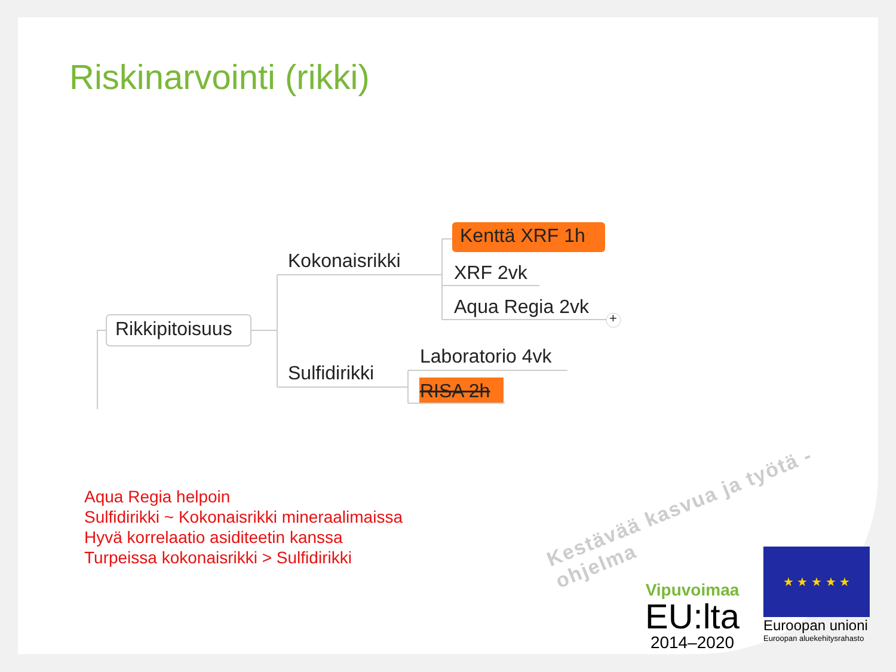Riskinarvointi (rikki)
Rikkipitoisuus
Kokonaisrikki
Sulfidirikki
Kenttä XRF 1h
XRF 2vk
Aqua Regia 2vk +
Laboratorio 4vk
RISA 2h
Aqua Regia helpoin
Sulfidirikki ~ Kokonaisrikki mineraalimaissa
Hyvä korrelaatio asiditeetin kanssa
Turpeissa kokonaisrikki > Sulfidirikki
Kestävää kasvua ja työtä -ohjelma
Vipuvoimaa
EU:lta
2014–2020
★ ★ ★ ★ ★
Euroopan unioni
Euroopan aluekehitysrahasto